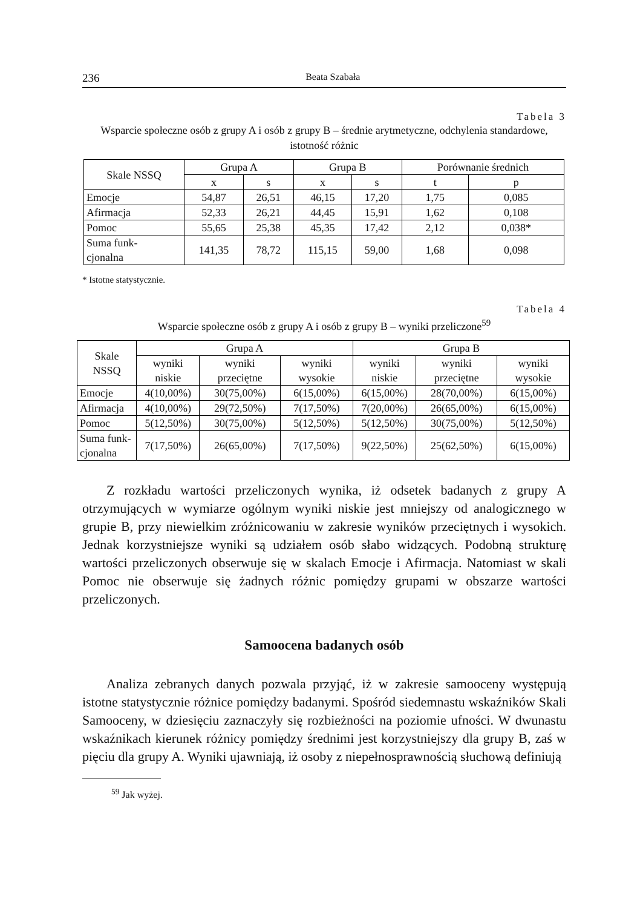236 Beata Szabała
Tabela 3
Wsparcie społeczne osób z grupy A i osób z grupy B – średnie arytmetyczne, odchylenia standardowe, istotność różnic
| Skale NSSQ | Grupa A | | Grupa B | | Porównanie średnich | |
| --- | --- | --- | --- | --- | --- | --- |
| | x | s | x | s | t | p |
| Emocje | 54,87 | 26,51 | 46,15 | 17,20 | 1,75 | 0,085 |
| Afirmacja | 52,33 | 26,21 | 44,45 | 15,91 | 1,62 | 0,108 |
| Pomoc | 55,65 | 25,38 | 45,35 | 17,42 | 2,12 | 0,038* |
| Suma funk- cjonalna | 141,35 | 78,72 | 115,15 | 59,00 | 1,68 | 0,098 |
* Istotne statystycznie.
Tabela 4
Wsparcie społeczne osób z grupy A i osób z grupy B – wyniki przeliczone<sup>59</sup>
| Skale NSSQ | Grupa A | | | Grupa B | | |
| --- | --- | --- | --- | --- | --- | --- |
| | wyniki niskie | wyniki przeciętne | wyniki wysokie | wyniki niskie | wyniki przeciętne | wyniki wysokie |
| Emocje | 4(10,00%) | 30(75,00%) | 6(15,00%) | 6(15,00%) | 28(70,00%) | 6(15,00%) |
| Afirmacja | 4(10,00%) | 29(72,50%) | 7(17,50%) | 7(20,00%) | 26(65,00%) | 6(15,00%) |
| Pomoc | 5(12,50%) | 30(75,00%) | 5(12,50%) | 5(12,50%) | 30(75,00%) | 5(12,50%) |
| Suma funk- cjonalna | 7(17,50%) | 26(65,00%) | 7(17,50%) | 9(22,50%) | 25(62,50%) | 6(15,00%) |
Z rozkładu wartości przeliczonych wynika, iż odsetek badanych z grupy A otrzymujących w wymiarze ogólnym wyniki niskie jest mniejszy od analogicznego w grupie B, przy niewielkim zróżnicowaniu w zakresie wyników przeciętnych i wysokich. Jednak korzystniejsze wyniki są udziałem osób słabo widzących. Podobną strukturę wartości przeliczonych obserwuje się w skalach Emocje i Afirmacja. Natomiast w skali Pomoc nie obserwuje się żadnych różnic pomiędzy grupami w obszarze wartości przeliczonych.
Samoocena badanych osób
Analiza zebranych danych pozwala przyjąć, iż w zakresie samooceny występują istotne statystycznie różnice pomiędzy badanymi. Spośród siedemnastu wskaźników Skali Samooceny, w dziesięciu zaznaczyły się rozbieżności na poziomie ufności. W dwunastu wskaźnikach kierunek różnicy pomiędzy średnimi jest korzystniejszy dla grupy B, zaś w pięciu dla grupy A. Wyniki ujawniają, iż osoby z niepełnosprawnością słuchową definiują
<sup>59</sup> Jak wyżej.